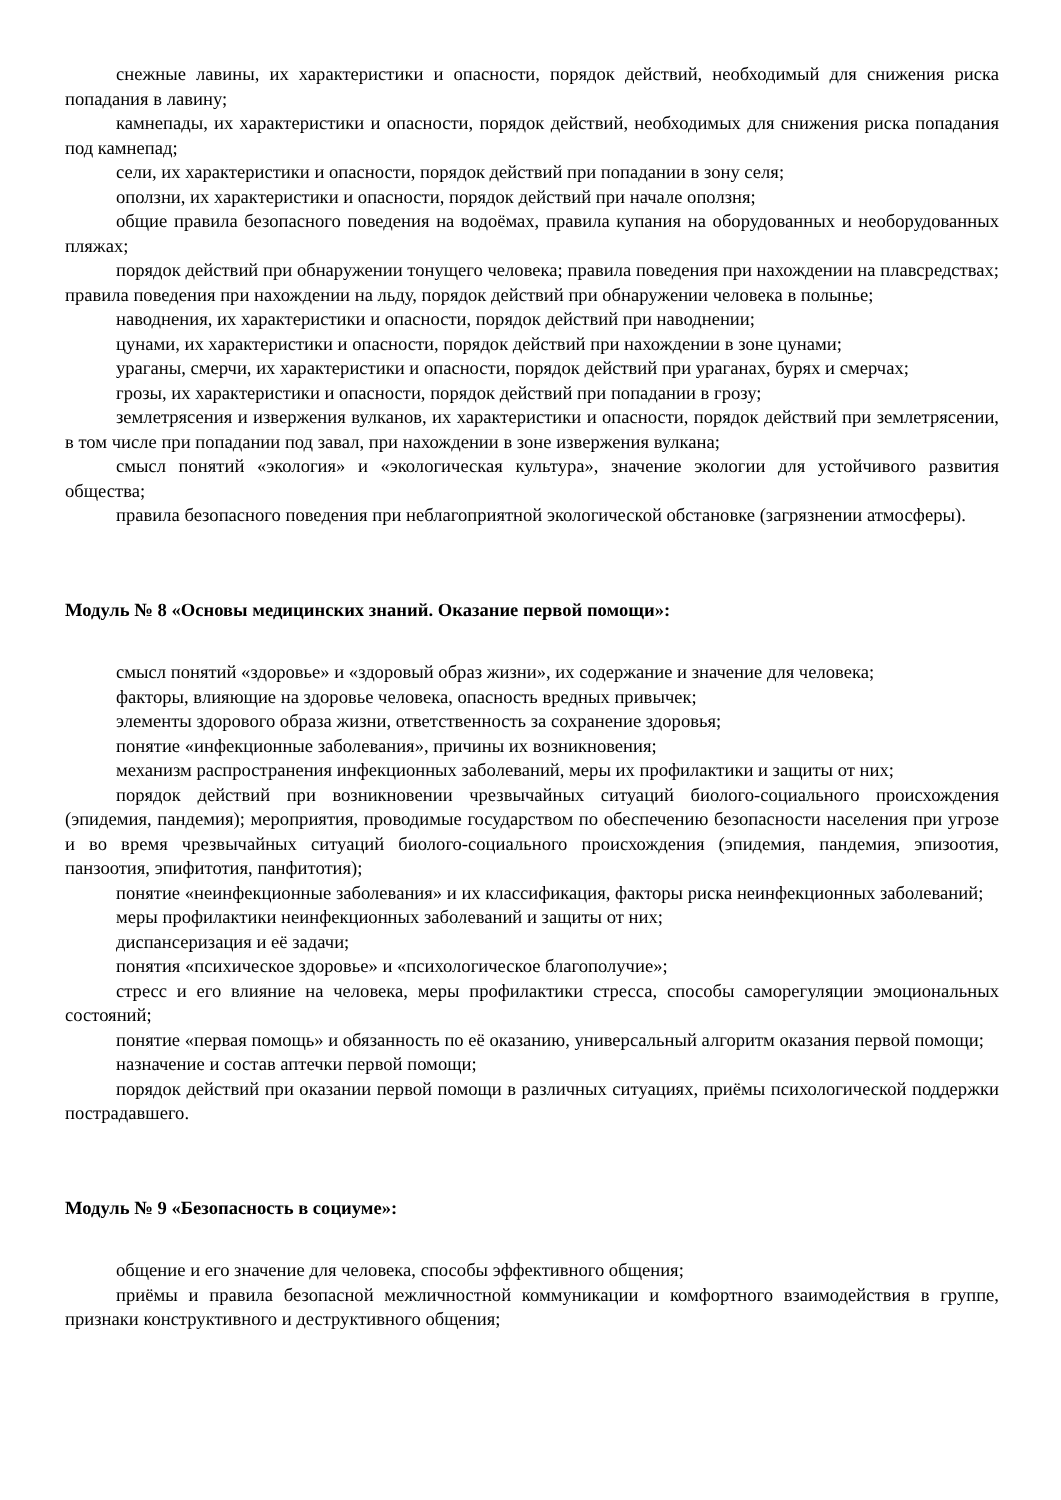снежные лавины, их характеристики и опасности, порядок действий, необходимый для снижения риска попадания в лавину;
камнепады, их характеристики и опасности, порядок действий, необходимых для снижения риска попадания под камнепад;
сели, их характеристики и опасности, порядок действий при попадании в зону селя;
оползни, их характеристики и опасности, порядок действий при начале оползня;
общие правила безопасного поведения на водоёмах, правила купания на оборудованных и необорудованных пляжах;
порядок действий при обнаружении тонущего человека; правила поведения при нахождении на плавсредствах; правила поведения при нахождении на льду, порядок действий при обнаружении человека в полынье;
наводнения, их характеристики и опасности, порядок действий при наводнении;
цунами, их характеристики и опасности, порядок действий при нахождении в зоне цунами;
ураганы, смерчи, их характеристики и опасности, порядок действий при ураганах, бурях и смерчах;
грозы, их характеристики и опасности, порядок действий при попадании в грозу;
землетрясения и извержения вулканов, их характеристики и опасности, порядок действий при землетрясении, в том числе при попадании под завал, при нахождении в зоне извержения вулкана;
смысл понятий «экология» и «экологическая культура», значение экологии для устойчивого развития общества;
правила безопасного поведения при неблагоприятной экологической обстановке (загрязнении атмосферы).
Модуль № 8 «Основы медицинских знаний. Оказание первой помощи»:
смысл понятий «здоровье» и «здоровый образ жизни», их содержание и значение для человека;
факторы, влияющие на здоровье человека, опасность вредных привычек;
элементы здорового образа жизни, ответственность за сохранение здоровья;
понятие «инфекционные заболевания», причины их возникновения;
механизм распространения инфекционных заболеваний, меры их профилактики и защиты от них;
порядок действий при возникновении чрезвычайных ситуаций биолого-социального происхождения (эпидемия, пандемия); мероприятия, проводимые государством по обеспечению безопасности населения при угрозе и во время чрезвычайных ситуаций биолого-социального происхождения (эпидемия, пандемия, эпизоотия, панзоотия, эпифитотия, панфитотия);
понятие «неинфекционные заболевания» и их классификация, факторы риска неинфекционных заболеваний;
меры профилактики неинфекционных заболеваний и защиты от них;
диспансеризация и её задачи;
понятия «психическое здоровье» и «психологическое благополучие»;
стресс и его влияние на человека, меры профилактики стресса, способы саморегуляции эмоциональных состояний;
понятие «первая помощь» и обязанность по её оказанию, универсальный алгоритм оказания первой помощи;
назначение и состав аптечки первой помощи;
порядок действий при оказании первой помощи в различных ситуациях, приёмы психологической поддержки пострадавшего.
Модуль № 9 «Безопасность в социуме»:
общение и его значение для человека, способы эффективного общения;
приёмы и правила безопасной межличностной коммуникации и комфортного взаимодействия в группе, признаки конструктивного и деструктивного общения;